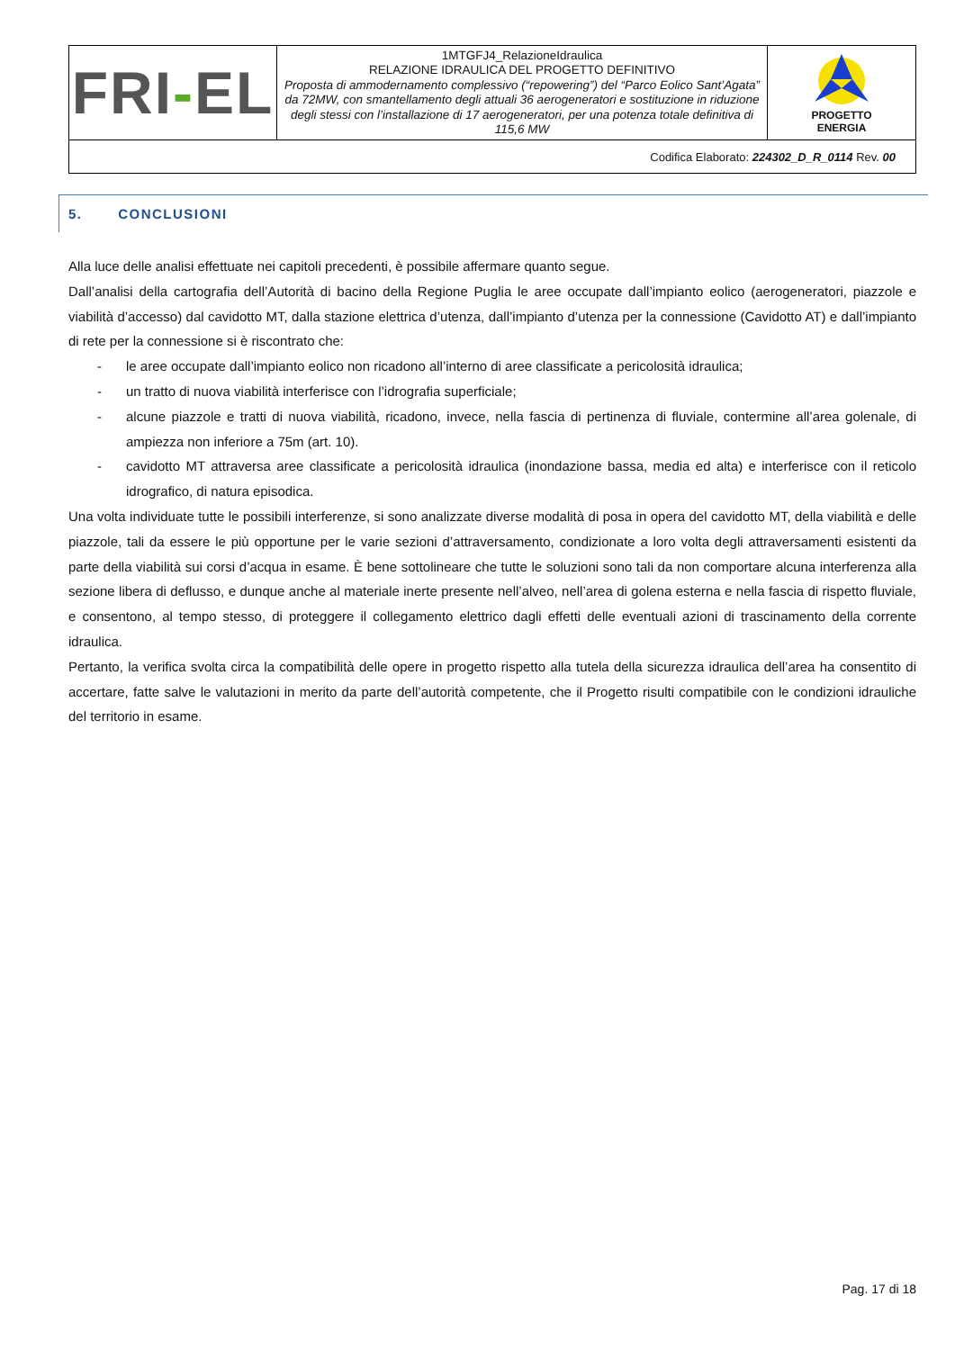| FRI - EL | 1MTGFJ4_RelazioneIdraulica RELAZIONE IDRAULICA DEL PROGETTO DEFINITIVO Proposta di ammodernamento complessivo (“repowering”) del “Parco Eolico Sant’Agata” da 72MW, con smantellamento degli attuali 36 aerogeneratori e sostituzione in riduzione degli stessi con l’installazione di 17 aerogeneratori, per una potenza totale definitiva di 115,6 MW | PROGETTO ENERGIA |
| Codifica Elaborato: 224302_D_R_0114 Rev. 00 | | |
5. CONCLUSIONI
Alla luce delle analisi effettuate nei capitoli precedenti, è possibile affermare quanto segue.
Dall’analisi della cartografia dell’Autorità di bacino della Regione Puglia le aree occupate dall’impianto eolico (aerogeneratori, piazzole e viabilità d’accesso) dal cavidotto MT, dalla stazione elettrica d’utenza, dall’impianto d’utenza per la connessione (Cavidotto AT) e dall’impianto di rete per la connessione si è riscontrato che:
- le aree occupate dall’impianto eolico non ricadono all’interno di aree classificate a pericolosità idraulica;
- un tratto di nuova viabilità interferisce con l’idrografia superficiale;
- alcune piazzole e tratti di nuova viabilità, ricadono, invece, nella fascia di pertinenza di fluviale, contermine all’area golenale, di ampiezza non inferiore a 75m (art. 10).
- cavidotto MT attraversa aree classificate a pericolosità idraulica (inondazione bassa, media ed alta) e interferisce con il reticolo idrografico, di natura episodica.
Una volta individuate tutte le possibili interferenze, si sono analizzate diverse modalità di posa in opera del cavidotto MT, della viabilità e delle piazzole, tali da essere le più opportune per le varie sezioni d’attraversamento, condizionate a loro volta degli attraversamenti esistenti da parte della viabilità sui corsi d’acqua in esame. È bene sottolineare che tutte le soluzioni sono tali da non comportare alcuna interferenza alla sezione libera di deflusso, e dunque anche al materiale inerte presente nell’alveo, nell’area di golena esterna e nella fascia di rispetto fluviale, e consentono, al tempo stesso, di proteggere il collegamento elettrico dagli effetti delle eventuali azioni di trascinamento della corrente idraulica.
Pertanto, la verifica svolta circa la compatibilità delle opere in progetto rispetto alla tutela della sicurezza idraulica dell’area ha consentito di accertare, fatte salve le valutazioni in merito da parte dell’autorità competente, che il Progetto risulti compatibile con le condizioni idrauliche del territorio in esame.
Pag. 17 di 18